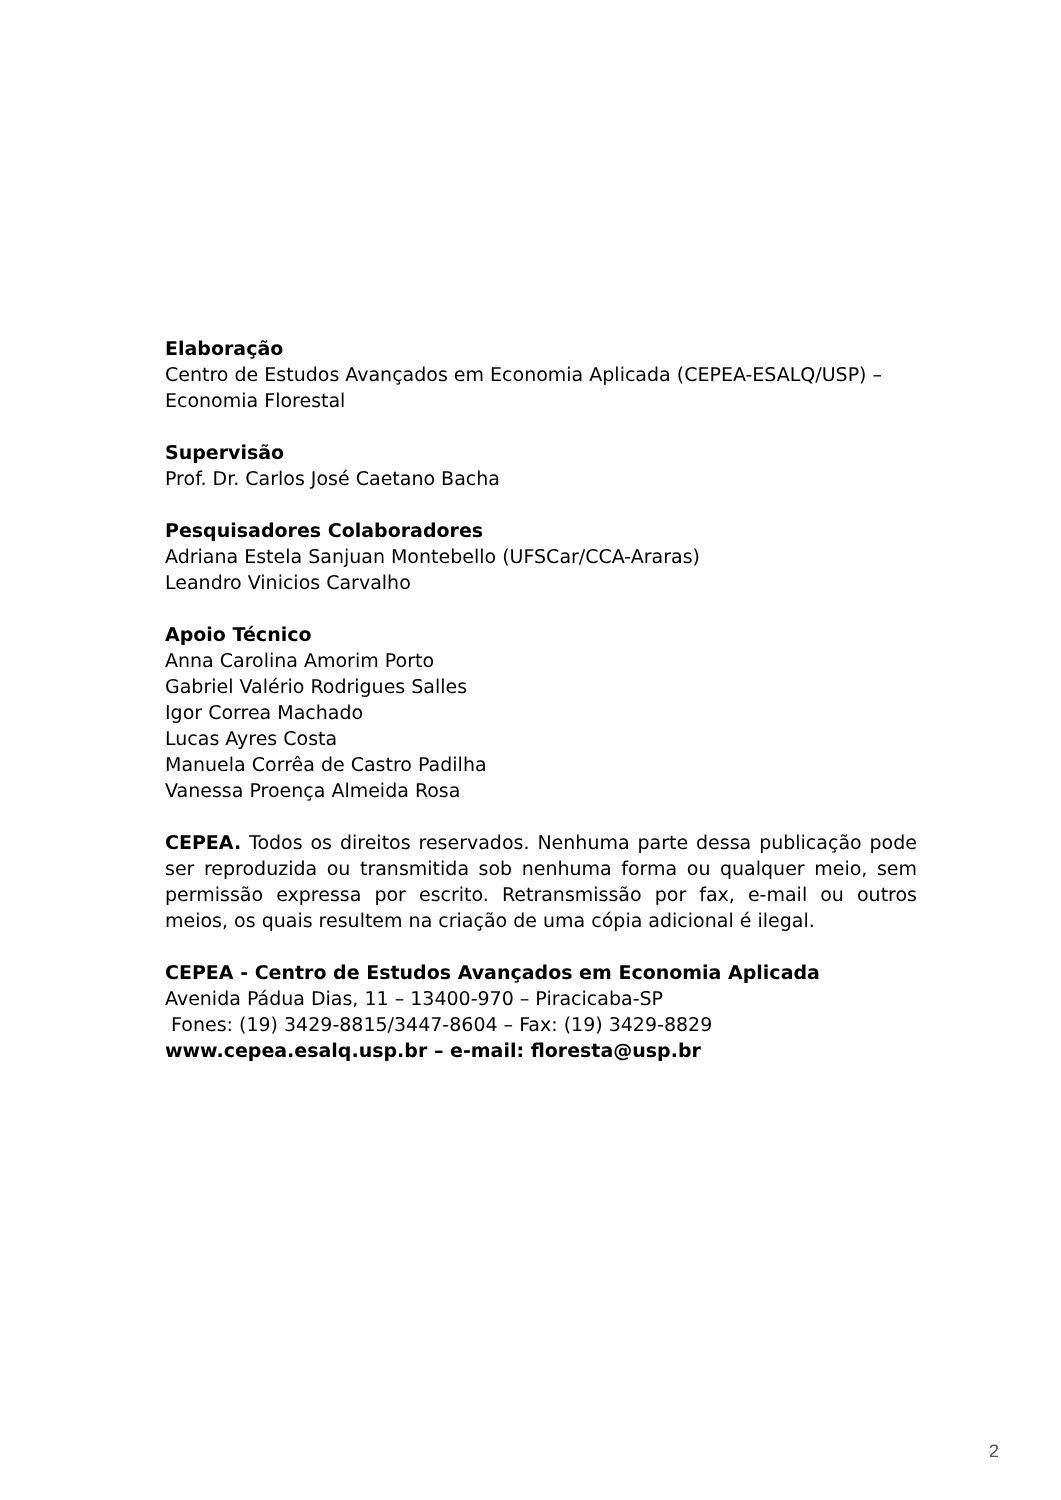Elaboração
Centro de Estudos Avançados em Economia Aplicada (CEPEA-ESALQ/USP) – Economia Florestal
Supervisão
Prof. Dr. Carlos José Caetano Bacha
Pesquisadores Colaboradores
Adriana Estela Sanjuan Montebello (UFSCar/CCA-Araras)
Leandro Vinicios Carvalho
Apoio Técnico
Anna Carolina Amorim Porto
Gabriel Valério Rodrigues Salles
Igor Correa Machado
Lucas Ayres Costa
Manuela Corrêa de Castro Padilha
Vanessa Proença Almeida Rosa
CEPEA. Todos os direitos reservados. Nenhuma parte dessa publicação pode ser reproduzida ou transmitida sob nenhuma forma ou qualquer meio, sem permissão expressa por escrito. Retransmissão por fax, e-mail ou outros meios, os quais resultem na criação de uma cópia adicional é ilegal.
CEPEA - Centro de Estudos Avançados em Economia Aplicada
Avenida Pádua Dias, 11 – 13400-970 – Piracicaba-SP
Fones: (19) 3429-8815/3447-8604 – Fax: (19) 3429-8829
www.cepea.esalq.usp.br – e-mail: floresta@usp.br
2